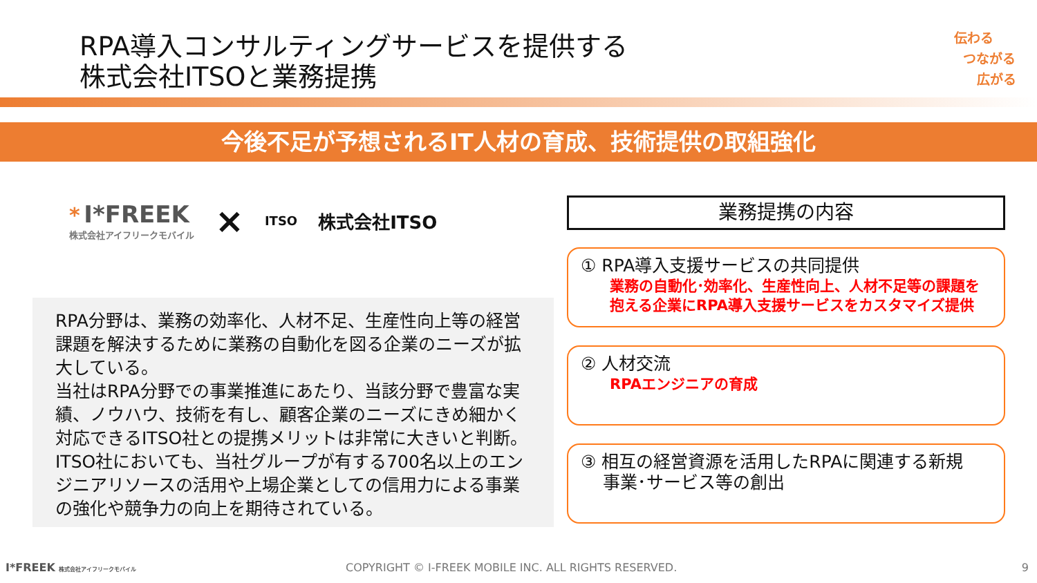RPA導入コンサルティングサービスを提供する
株式会社ITSOと業務提携
伝わる
つながる
広がる
今後不足が予想されるIT人材の育成、技術提供の取組強化
* I*FREEK
株式会社アイフリークモバイル
×
ITSO
株式会社ITSO
RPA分野は、業務の効率化、人材不足、生産性向上等の経営課題を解決するために業務の自動化を図る企業のニーズが拡大している。
当社はRPA分野での事業推進にあたり、当該分野で豊富な実績、ノウハウ、技術を有し、顧客企業のニーズにきめ細かく対応できるITSO社との提携メリットは非常に大きいと判断。
ITSO社においても、当社グループが有する700名以上のエンジニアリソースの活用や上場企業としての信用力による事業の強化や競争力の向上を期待されている。
業務提携の内容
① RPA導入支援サービスの共同提供
業務の自動化･効率化、生産性向上、人材不足等の課題を抱える企業にRPA導入支援サービスをカスタマイズ提供
② 人材交流
RPAエンジニアの育成
③ 相互の経営資源を活用したRPAに関連する新規
事業･サービス等の創出
I*FREEK 株式会社アイフリークモバイル
COPYRIGHT © I-FREEK MOBILE INC. ALL RIGHTS RESERVED.
9